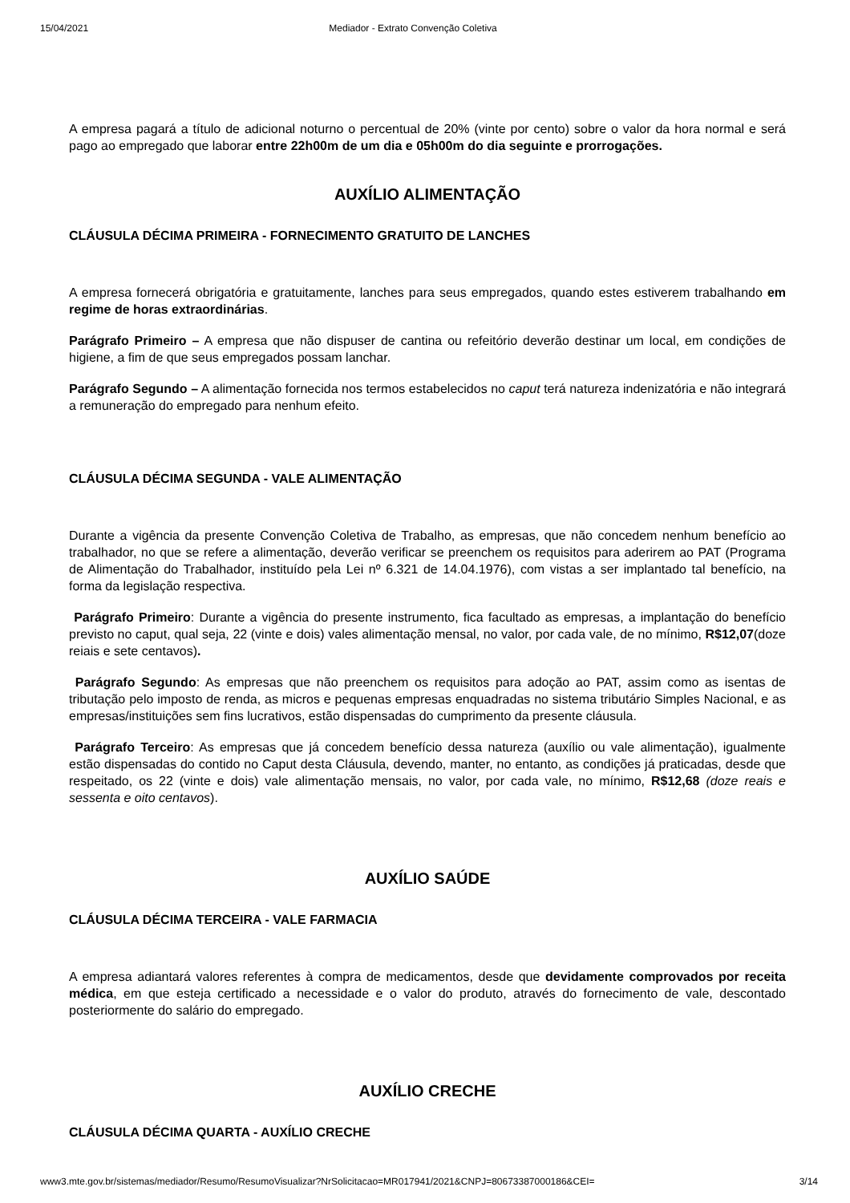15/04/2021 Mediador - Extrato Convenção Coletiva
A empresa pagará a título de adicional noturno o percentual de 20% (vinte por cento) sobre o valor da hora normal e será pago ao empregado que laborar entre 22h00m de um dia e 05h00m do dia seguinte e prorrogações.
AUXÍLIO ALIMENTAÇÃO
CLÁUSULA DÉCIMA PRIMEIRA - FORNECIMENTO GRATUITO DE LANCHES
A empresa fornecerá obrigatória e gratuitamente, lanches para seus empregados, quando estes estiverem trabalhando em regime de horas extraordinárias.
Parágrafo Primeiro – A empresa que não dispuser de cantina ou refeitório deverão destinar um local, em condições de higiene, a fim de que seus empregados possam lanchar.
Parágrafo Segundo – A alimentação fornecida nos termos estabelecidos no caput terá natureza indenizatória e não integrará a remuneração do empregado para nenhum efeito.
CLÁUSULA DÉCIMA SEGUNDA - VALE ALIMENTAÇÃO
Durante a vigência da presente Convenção Coletiva de Trabalho, as empresas, que não concedem nenhum benefício ao trabalhador, no que se refere a alimentação, deverão verificar se preenchem os requisitos para aderirem ao PAT (Programa de Alimentação do Trabalhador, instituído pela Lei nº 6.321 de 14.04.1976), com vistas a ser implantado tal benefício, na forma da legislação respectiva.
Parágrafo Primeiro: Durante a vigência do presente instrumento, fica facultado as empresas, a implantação do benefício previsto no caput, qual seja, 22 (vinte e dois) vales alimentação mensal, no valor, por cada vale, de no mínimo, R$12,07(doze reiais e sete centavos).
Parágrafo Segundo: As empresas que não preenchem os requisitos para adoção ao PAT, assim como as isentas de tributação pelo imposto de renda, as micros e pequenas empresas enquadradas no sistema tributário Simples Nacional, e as empresas/instituições sem fins lucrativos, estão dispensadas do cumprimento da presente cláusula.
Parágrafo Terceiro: As empresas que já concedem benefício dessa natureza (auxílio ou vale alimentação), igualmente estão dispensadas do contido no Caput desta Cláusula, devendo, manter, no entanto, as condições já praticadas, desde que respeitado, os 22 (vinte e dois) vale alimentação mensais, no valor, por cada vale, no mínimo, R$12,68 (doze reais e sessenta e oito centavos).
AUXÍLIO SAÚDE
CLÁUSULA DÉCIMA TERCEIRA - VALE FARMACIA
A empresa adiantará valores referentes à compra de medicamentos, desde que devidamente comprovados por receita médica, em que esteja certificado a necessidade e o valor do produto, através do fornecimento de vale, descontado posteriormente do salário do empregado.
AUXÍLIO CRECHE
CLÁUSULA DÉCIMA QUARTA - AUXÍLIO CRECHE
www3.mte.gov.br/sistemas/mediador/Resumo/ResumoVisualizar?NrSolicitacao=MR017941/2021&CNPJ=80673387000186&CEI= 3/14